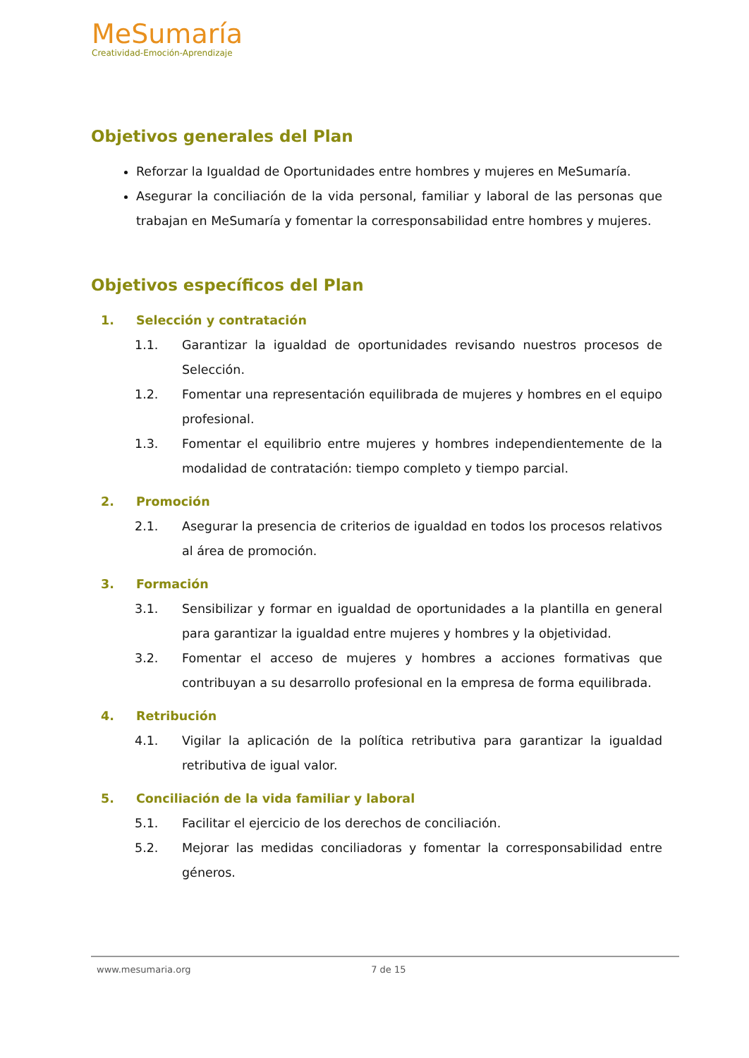MeSumaría
Creatividad-Emoción-Aprendizaje
Objetivos generales del Plan
Reforzar la Igualdad de Oportunidades entre hombres y mujeres en MeSumaría.
Asegurar la conciliación de la vida personal, familiar y laboral de las personas que trabajan en MeSumaría y fomentar la corresponsabilidad entre hombres y mujeres.
Objetivos específicos del Plan
1. Selección y contratación
1.1. Garantizar la igualdad de oportunidades revisando nuestros procesos de Selección.
1.2. Fomentar una representación equilibrada de mujeres y hombres en el equipo profesional.
1.3. Fomentar el equilibrio entre mujeres y hombres independientemente de la modalidad de contratación: tiempo completo y tiempo parcial.
2. Promoción
2.1. Asegurar la presencia de criterios de igualdad en todos los procesos relativos al área de promoción.
3. Formación
3.1. Sensibilizar y formar en igualdad de oportunidades a la plantilla en general para garantizar la igualdad entre mujeres y hombres y la objetividad.
3.2. Fomentar el acceso de mujeres y hombres a acciones formativas que contribuyan a su desarrollo profesional en la empresa de forma equilibrada.
4. Retribución
4.1. Vigilar la aplicación de la política retributiva para garantizar la igualdad retributiva de igual valor.
5. Conciliación de la vida familiar y laboral
5.1. Facilitar el ejercicio de los derechos de conciliación.
5.2. Mejorar las medidas conciliadoras y fomentar la corresponsabilidad entre géneros.
www.mesumaria.org 7 de 15